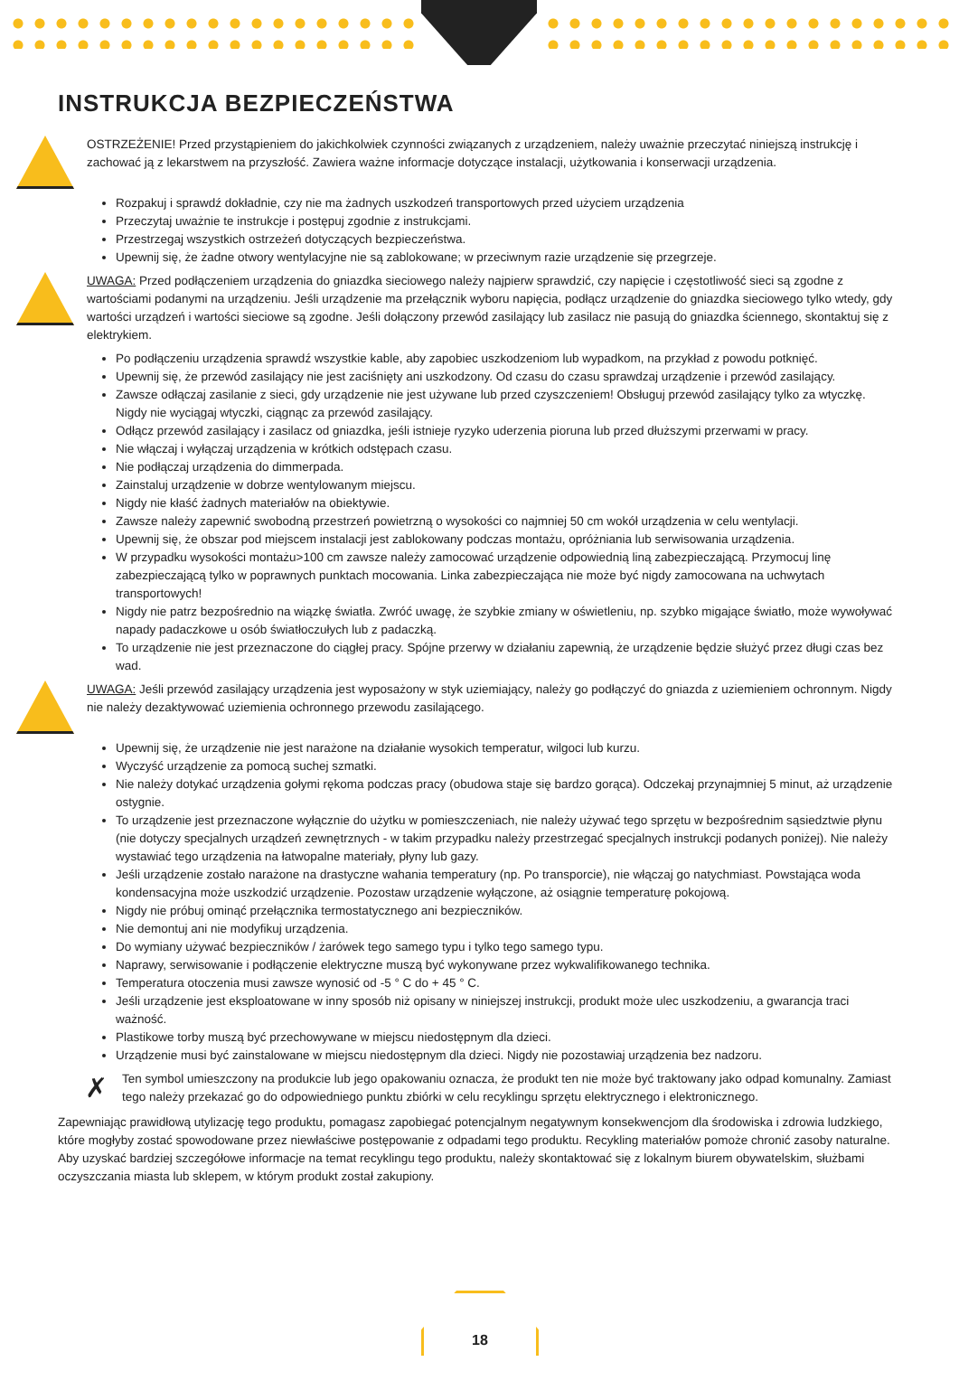INSTRUKCJA BEZPIECZEŃSTWA
OSTRZEŻENIE! Przed przystąpieniem do jakichkolwiek czynności związanych z urządzeniem, należy uważnie przeczytać niniejszą instrukcję i zachować ją z lekarstwem na przyszłość. Zawiera ważne informacje dotyczące instalacji, użytkowania i konserwacji urządzenia.
Rozpakuj i sprawdź dokładnie, czy nie ma żadnych uszkodzeń transportowych przed użyciem urządzenia
Przeczytaj uważnie te instrukcje i postępuj zgodnie z instrukcjami.
Przestrzegaj wszystkich ostrzeżeń dotyczących bezpieczeństwa.
Upewnij się, że żadne otwory wentylacyjne nie są zablokowane; w przeciwnym razie urządzenie się przegrzeje.
UWAGA: Przed podłączeniem urządzenia do gniazdka sieciowego należy najpierw sprawdzić, czy napięcie i częstotliwość sieci są zgodne z wartościami podanymi na urządzeniu. Jeśli urządzenie ma przełącznik wyboru napięcia, podłącz urządzenie do gniazdka sieciowego tylko wtedy, gdy wartości urządzeń i wartości sieciowe są zgodne. Jeśli dołączony przewód zasilający lub zasilacz nie pasują do gniazdka ściennego, skontaktuj się z elektrykiem.
Po podłączeniu urządzenia sprawdź wszystkie kable, aby zapobiec uszkodzeniom lub wypadkom, na przykład z powodu potknięć.
Upewnij się, że przewód zasilający nie jest zaciśnięty ani uszkodzony. Od czasu do czasu sprawdzaj urządzenie i przewód zasilający.
Zawsze odłączaj zasilanie z sieci, gdy urządzenie nie jest używane lub przed czyszczeniem! Obsługuj przewód zasilający tylko za wtyczkę. Nigdy nie wyciągaj wtyczki, ciągnąc za przewód zasilający.
Odłącz przewód zasilający i zasilacz od gniazdka, jeśli istnieje ryzyko uderzenia pioruna lub przed dłuższymi przerwami w pracy.
Nie włączaj i wyłączaj urządzenia w krótkich odstępach czasu.
Nie podłączaj urządzenia do dimmerpada.
Zainstaluj urządzenie w dobrze wentylowanym miejscu.
Nigdy nie kłaść żadnych materiałów na obiektywie.
Zawsze należy zapewnić swobodną przestrzeń powietrzną o wysokości co najmniej 50 cm wokół urządzenia w celu wentylacji.
Upewnij się, że obszar pod miejscem instalacji jest zablokowany podczas montażu, opróżniania lub serwisowania urządzenia.
W przypadku wysokości montażu>100 cm zawsze należy zamocować urządzenie odpowiednią liną zabezpieczającą. Przymocuj linę zabezpieczającą tylko w poprawnych punktach mocowania. Linka zabezpieczająca nie może być nigdy zamocowana na uchwytach transportowych!
Nigdy nie patrz bezpośrednio na wiązkę światła. Zwróć uwagę, że szybkie zmiany w oświetleniu, np. szybko migające światło, może wywoływać napady padaczkowe u osób światłoczułych lub z padaczką.
To urządzenie nie jest przeznaczone do ciągłej pracy. Spójne przerwy w działaniu zapewnią, że urządzenie będzie służyć przez długi czas bez wad.
UWAGA: Jeśli przewód zasilający urządzenia jest wyposażony w styk uziemiający, należy go podłączyć do gniazda z uziemieniem ochronnym. Nigdy nie należy dezaktywować uziemienia ochronnego przewodu zasilającego.
Upewnij się, że urządzenie nie jest narażone na działanie wysokich temperatur, wilgoci lub kurzu.
Wyczyść urządzenie za pomocą suchej szmatki.
Nie należy dotykać urządzenia gołymi rękoma podczas pracy (obudowa staje się bardzo gorąca). Odczekaj przynajmniej 5 minut, aż urządzenie ostygnie.
To urządzenie jest przeznaczone wyłącznie do użytku w pomieszczeniach, nie należy używać tego sprzętu w bezpośrednim sąsiedztwie płynu (nie dotyczy specjalnych urządzeń zewnętrznych - w takim przypadku należy przestrzegać specjalnych instrukcji podanych poniżej). Nie należy wystawiać tego urządzenia na łatwopalne materiały, płyny lub gazy.
Jeśli urządzenie zostało narażone na drastyczne wahania temperatury (np. Po transporcie), nie włączaj go natychmiast. Powstająca woda kondensacyjna może uszkodzić urządzenie. Pozostaw urządzenie wyłączone, aż osiągnie temperaturę pokojową.
Nigdy nie próbuj ominąć przełącznika termostatycznego ani bezpieczników.
Nie demontuj ani nie modyfikuj urządzenia.
Do wymiany używać bezpieczników / żarówek tego samego typu i tylko tego samego typu.
Naprawy, serwisowanie i podłączenie elektryczne muszą być wykonywane przez wykwalifikowanego technika.
Temperatura otoczenia musi zawsze wynosić od -5 ° C do + 45 ° C.
Jeśli urządzenie jest eksploatowane w inny sposób niż opisany w niniejszej instrukcji, produkt może ulec uszkodzeniu, a gwarancja traci ważność.
Plastikowe torby muszą być przechowywane w miejscu niedostępnym dla dzieci.
Urządzenie musi być zainstalowane w miejscu niedostępnym dla dzieci. Nigdy nie pozostawiaj urządzenia bez nadzoru.
✗
Ten symbol umieszczony na produkcie lub jego opakowaniu oznacza, że produkt ten nie może być traktowany jako odpad komunalny. Zamiast tego należy przekazać go do odpowiedniego punktu zbiórki w celu recyklingu sprzętu elektrycznego i elektronicznego.
Zapewniając prawidłową utylizację tego produktu, pomagasz zapobiegać potencjalnym negatywnym konsekwencjom dla środowiska i zdrowia ludzkiego, które mogłyby zostać spowodowane przez niewłaściwe postępowanie z odpadami tego produktu. Recykling materiałów pomoże chronić zasoby naturalne. Aby uzyskać bardziej szczegółowe informacje na temat recyklingu tego produktu, należy skontaktować się z lokalnym biurem obywatelskim, służbami oczyszczania miasta lub sklepem, w którym produkt został zakupiony.
18